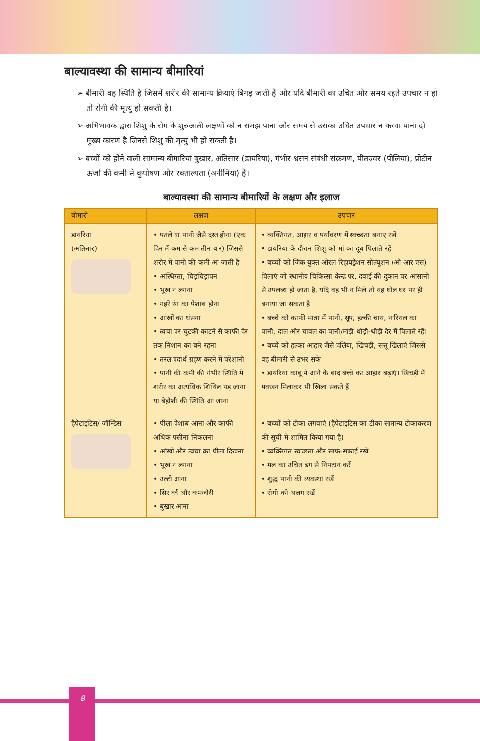बाल्यावस्था की सामान्य बीमारियां
➢ बीमारी वह स्थिति है जिसमें शरीर की सामान्य क्रियाएं बिगड़ जाती हैं और यदि बीमारी का उचित और समय रहते उपचार न हो तो रोगी की मृत्यु हो सकती है।
➢ अभिभावक द्वारा शिशु के रोग के शुरुआती लक्षणों को न समझ पाना और समय से उसका उचित उपचार न करवा पाना दो मुख्य कारण है जिनसे शिशु की मृत्यु भी हो सकती है।
➢ बच्चों को होने वाली सामान्य बीमारियां बुखार, अतिसार (डायरिया), गंभीर श्वसन संबंधी संक्रमण, पीतज्वर (पीलिया), प्रोटीन ऊर्जा की कमी से कुपोषण और रक्ताल्पता (अनीमिया) हैं।
बाल्यावस्था की सामान्य बीमारियों के लक्षण और इलाज
| बीमारी | लक्षण | उपचार |
| --- | --- | --- |
| डायरिया (अतिसार) | • पतले या पानी जैसे दस्त होना (एक दिन में कम से कम तीन बार) जिससे शरीर में पानी की कमी आ जाती है • अस्थिरता, चिड़चिड़ापन • भूख न लगना • गहरे रंग का पेशाब होना • आंखों का धंसना • त्वचा पर चुटकी काटने से काफी देर तक निशान का बने रहना • तरल पदार्थ ग्रहण करने में परेशानी • पानी की कमी की गंभीर स्थिति में शरीर का अत्यधिक शिथिल पड़ जाना या बेहोशी की स्थिति आ जाना | • व्यक्तिगत, आहार व पर्यावरण में स्वच्छता बनाए रखें • डायरिया के दौरान शिशु को मां का दूध पिलाते रहें • बच्चों को जिंक युक्त ओरल रिहायड्रेशन सोल्यूशन (ओ आर एस) पिलाएं जो स्थानीय चिकित्सा केन्द्र पर, दवाई की दुकान पर आसानी से उपलब्ध हो जाता है, यदि वह भी न मिले तो यह घोल घर पर ही बनाया जा सकता है • बच्चे को काफी मात्रा में पानी, सूप, हल्की चाय, नारियल का पानी, दाल और चावल का पानी/मांड़ी थोड़ी-थोड़ी देर में पिलाते रहें। • बच्चे को हल्का आहार जैसे दलिया, खिचड़ी, सत्तू खिलाएं जिससे वह बीमारी से उभर सके • डायरिया काबू में आने के बाद बच्चे का आहार बढ़ाएं। खिचड़ी में मक्खन मिलाकर भी खिला सकते हैं |
| हैपेटाइटिस/ जॉन्डिस | • पीला पेशाब आना और काफी अधिक पसीना निकलना • आंखों और त्वचा का पीला दिखना • भूख न लगना • उल्टी आना • सिर दर्द और कमजोरी • बुखार आना | • बच्चों को टीका लगवाएं (हैपेटाइटिस का टीका सामान्य टीकाकरण की सूची में शामिल किया गया है) • व्यक्तिगत स्वच्छता और साफ-सफाई रखें • मल का उचित ढंग से निपटान करें • शुद्ध पानी की व्यवस्था रखें • रोगी को अलग रखें |
8